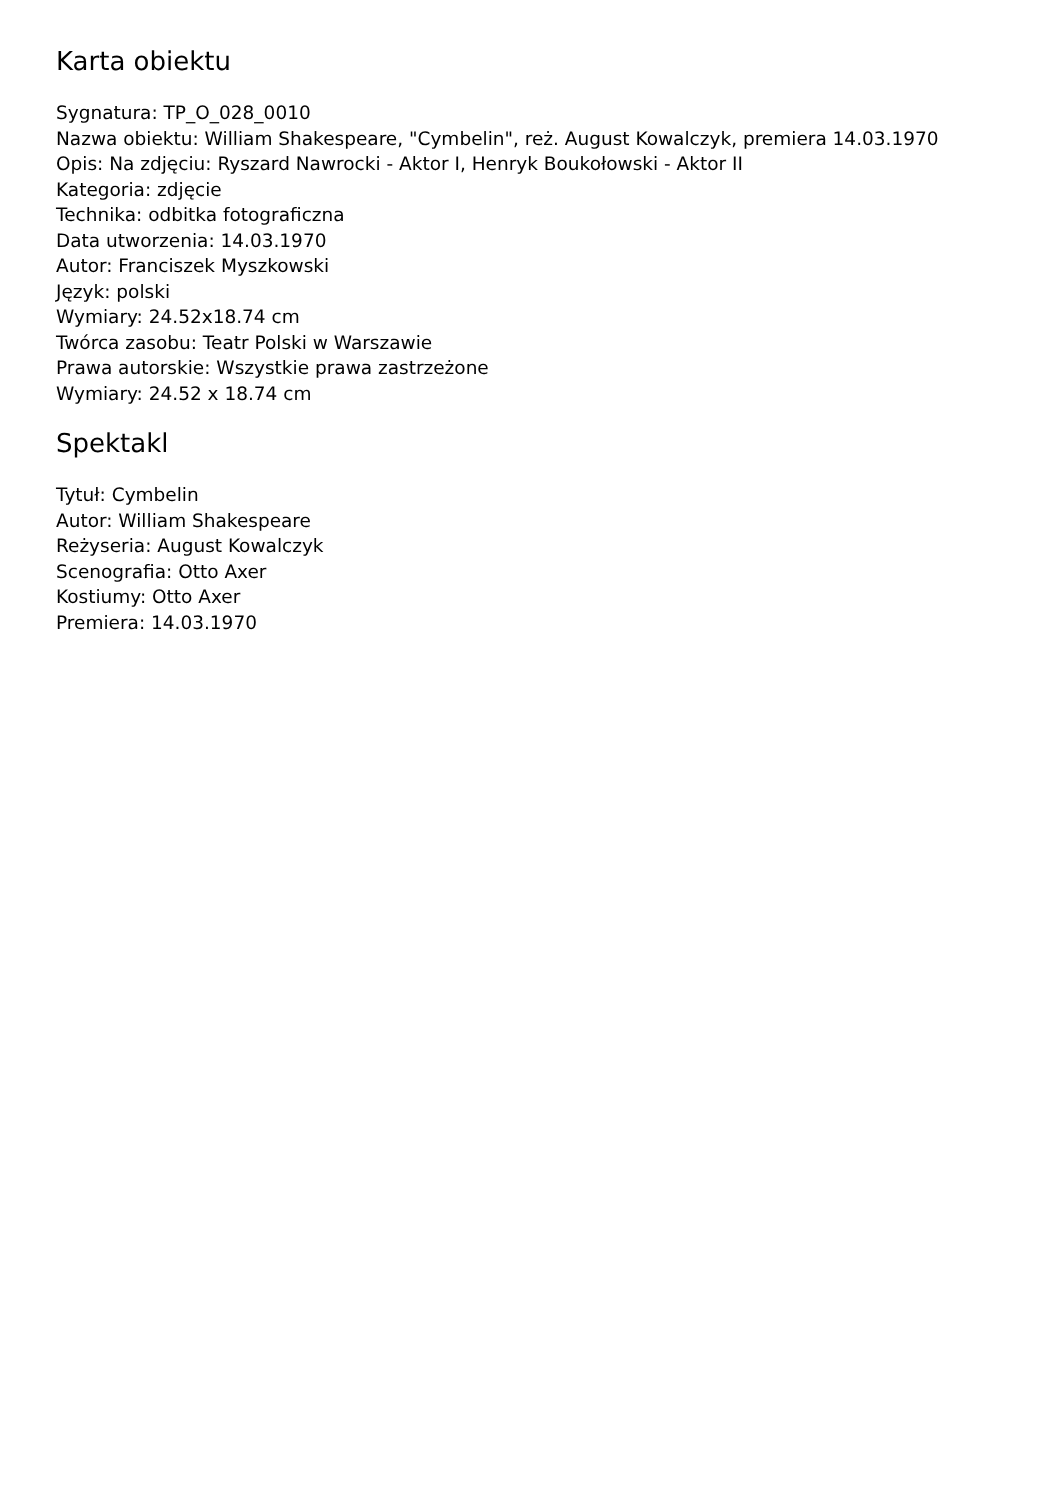Karta obiektu
Sygnatura: TP_O_028_0010
Nazwa obiektu: William Shakespeare, "Cymbelin", reż. August Kowalczyk, premiera 14.03.1970
Opis: Na zdjęciu: Ryszard Nawrocki - Aktor I, Henryk Boukołowski - Aktor II
Kategoria: zdjęcie
Technika: odbitka fotograficzna
Data utworzenia: 14.03.1970
Autor: Franciszek Myszkowski
Język: polski
Wymiary: 24.52x18.74 cm
Twórca zasobu: Teatr Polski w Warszawie
Prawa autorskie: Wszystkie prawa zastrzeżone
Wymiary: 24.52 x 18.74 cm
Spektakl
Tytuł: Cymbelin
Autor: William Shakespeare
Reżyseria: August Kowalczyk
Scenografia: Otto Axer
Kostiumy: Otto Axer
Premiera: 14.03.1970